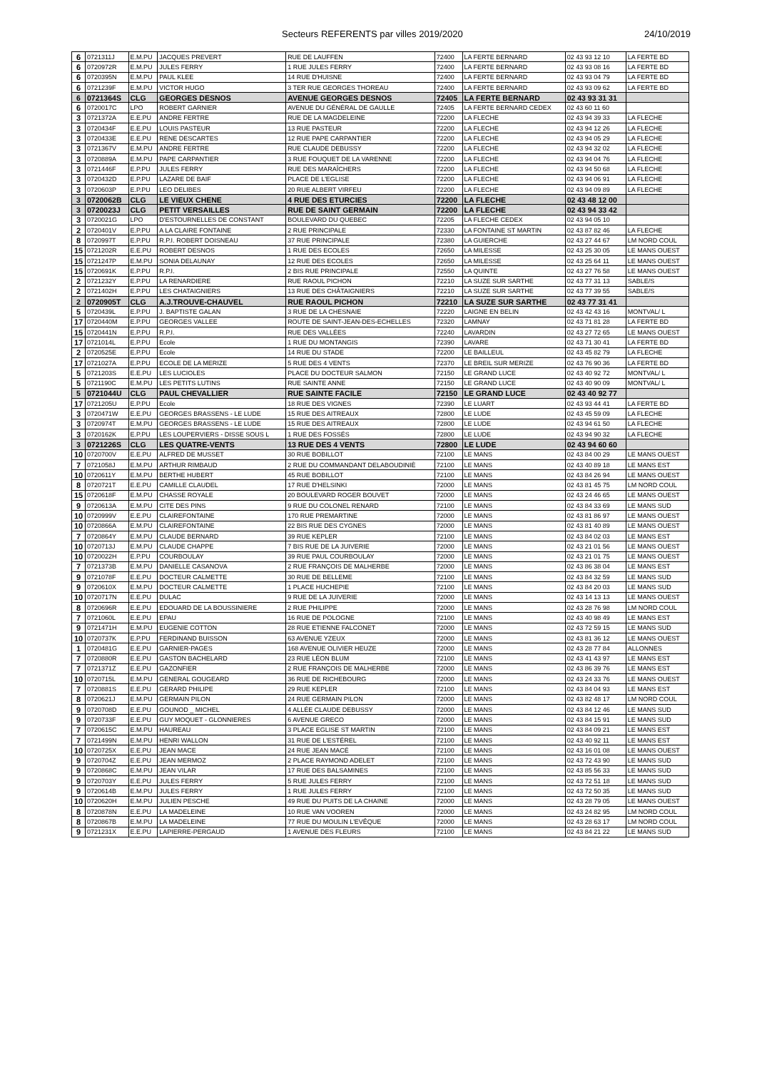Secteurs REFERENTS par villes 2019/2020 24/10/2019
| 6 | 0721311J | E.M.PU | JACQUES PREVERT | RUE DE LAUFFEN | 72400 | LA FERTE BERNARD | 02 43 93 12 10 | LA FERTE BD |
| 6 | 0720972R | E.M.PU | JULES FERRY | 1 RUE JULES FERRY | 72400 | LA FERTE BERNARD | 02 43 93 08 16 | LA FERTE BD |
| 6 | 0720395N | E.M.PU | PAUL KLEE | 14 RUE D'HUISNE | 72400 | LA FERTE BERNARD | 02 43 93 04 79 | LA FERTE BD |
| 6 | 0721239F | E.M.PU | VICTOR HUGO | 3 TER RUE GEORGES THOREAU | 72400 | LA FERTE BERNARD | 02 43 93 09 62 | LA FERTE BD |
| 6 | 0721364S | CLG | GEORGES DESNOS | AVENUE GEORGES DESNOS | 72405 | LA FERTE BERNARD | 02 43 93 31 31 | |
| 6 | 0720017C | LPO | ROBERT GARNIER | AVENUE DU GÉNÉRAL DE GAULLE | 72405 | LA FERTE BERNARD CEDEX | 02 43 60 11 60 | |
| 3 | 0721372A | E.E.PU | ANDRE FERTRE | RUE DE LA MAGDELEINE | 72200 | LA FLECHE | 02 43 94 39 33 | LA FLECHE |
| 3 | 0720434F | E.E.PU | LOUIS PASTEUR | 13 RUE PASTEUR | 72200 | LA FLECHE | 02 43 94 12 26 | LA FLECHE |
| 3 | 0720433E | E.E.PU | RENE DESCARTES | 12 RUE PAPE CARPANTIER | 72200 | LA FLECHE | 02 43 94 05 29 | LA FLECHE |
| 3 | 0721367V | E.M.PU | ANDRE FERTRE | RUE CLAUDE DEBUSSY | 72200 | LA FLECHE | 02 43 94 32 02 | LA FLECHE |
| 3 | 0720889A | E.M.PU | PAPE CARPANTIER | 3 RUE FOUQUET DE LA VARENNE | 72200 | LA FLECHE | 02 43 94 04 76 | LA FLECHE |
| 3 | 0721446F | E.P.PU | JULES FERRY | RUE DES MARAÎCHERS | 72200 | LA FLECHE | 02 43 94 50 68 | LA FLECHE |
| 3 | 0720432D | E.P.PU | LAZARE DE BAIF | PLACE DE L'EGLISE | 72200 | LA FLECHE | 02 43 94 06 91 | LA FLECHE |
| 3 | 0720603P | E.P.PU | LEO DELIBES | 20 RUE ALBERT VIRFEU | 72200 | LA FLECHE | 02 43 94 09 89 | LA FLECHE |
| 3 | 0720062B | CLG | LE VIEUX CHENE | 4 RUE DES ETURCIES | 72200 | LA FLECHE | 02 43 48 12 00 | |
| 3 | 0720023J | CLG | PETIT VERSAILLES | RUE DE SAINT GERMAIN | 72200 | LA FLECHE | 02 43 94 33 42 | |
| 3 | 0720021G | LPO | D'ESTOURNELLES DE CONSTANT | BOULEVARD DU QUEBEC | 72205 | LA FLECHE CEDEX | 02 43 94 05 10 | |
| 2 | 0720401V | E.P.PU | A LA CLAIRE FONTAINE | 2 RUE PRINCIPALE | 72330 | LA FONTAINE ST MARTIN | 02 43 87 82 46 | LA FLECHE |
| 8 | 0720997T | E.P.PU | R.P.I. ROBERT DOISNEAU | 37 RUE PRINCIPALE | 72380 | LA GUIERCHE | 02 43 27 44 67 | LM NORD COUL |
| 15 | 0721202R | E.E.PU | ROBERT DESNOS | 1 RUE DES ECOLES | 72650 | LA MILESSE | 02 43 25 30 05 | LE MANS OUEST |
| 15 | 0721247P | E.M.PU | SONIA DELAUNAY | 12 RUE DES ECOLES | 72650 | LA MILESSE | 02 43 25 64 11 | LE MANS OUEST |
| 15 | 0720691K | E.P.PU | R.P.I. | 2 BIS RUE PRINCIPALE | 72550 | LA QUINTE | 02 43 27 76 58 | LE MANS OUEST |
| 2 | 0721232Y | E.P.PU | LA RENARDIERE | RUE RAOUL PICHON | 72210 | LA SUZE SUR SARTHE | 02 43 77 31 13 | SABLE/S |
| 2 | 0721402H | E.P.PU | LES CHATAIGNIERS | 13 RUE DES CHÂTAIGNIERS | 72210 | LA SUZE SUR SARTHE | 02 43 77 39 55 | SABLE/S |
| 2 | 0720905T | CLG | A.J.TROUVE-CHAUVEL | RUE RAOUL PICHON | 72210 | LA SUZE SUR SARTHE | 02 43 77 31 41 | |
| 5 | 0720439L | E.P.PU | J. BAPTISTE GALAN | 3 RUE DE LA CHESNAIE | 72220 | LAIGNE EN BELIN | 02 43 42 43 16 | MONTVAL/ L |
| 17 | 0720440M | E.P.PU | GEORGES VALLEE | ROUTE DE SAINT-JEAN-DES-ECHELLES | 72320 | LAMNAY | 02 43 71 81 28 | LA FERTE BD |
| 15 | 0720441N | E.P.PU | R.P.I. | RUE DES VALLÉES | 72240 | LAVARDIN | 02 43 27 72 65 | LE MANS OUEST |
| 17 | 0721014L | E.P.PU | Ecole | 1 RUE DU MONTANGIS | 72390 | LAVARE | 02 43 71 30 41 | LA FERTE BD |
| 2 | 0720525E | E.P.PU | Ecole | 14 RUE DU STADE | 72200 | LE BAILLEUL | 02 43 45 82 79 | LA FLECHE |
| 17 | 0721027A | E.P.PU | ECOLE DE LA MERIZE | 5 RUE DES 4 VENTS | 72370 | LE BREIL SUR MERIZE | 02 43 76 90 36 | LA FERTE BD |
| 5 | 0721203S | E.E.PU | LES LUCIOLES | PLACE DU DOCTEUR SALMON | 72150 | LE GRAND LUCE | 02 43 40 92 72 | MONTVAL/ L |
| 5 | 0721190C | E.M.PU | LES PETITS LUTINS | RUE SAINTE ANNE | 72150 | LE GRAND LUCE | 02 43 40 90 09 | MONTVAL/ L |
| 5 | 0721044U | CLG | PAUL CHEVALLIER | RUE SAINTE FACILE | 72150 | LE GRAND LUCE | 02 43 40 92 77 | |
| 17 | 0721205U | E.P.PU | Ecole | 18 RUE DES VIGNES | 72390 | LE LUART | 02 43 93 44 41 | LA FERTE BD |
| 3 | 0720471W | E.E.PU | GEORGES BRASSENS - LE LUDE | 15 RUE DES AITREAUX | 72800 | LE LUDE | 02 43 45 59 09 | LA FLECHE |
| 3 | 0720974T | E.M.PU | GEORGES BRASSENS - LE LUDE | 15 RUE DES AITREAUX | 72800 | LE LUDE | 02 43 94 61 50 | LA FLECHE |
| 3 | 0720162K | E.P.PU | LES LOUPERVIERS - DISSE SOUS L | 1 RUE DES FOSSÉS | 72800 | LE LUDE | 02 43 94 90 32 | LA FLECHE |
| 3 | 0721226S | CLG | LES QUATRE-VENTS | 13 RUE DES 4 VENTS | 72800 | LE LUDE | 02 43 94 60 60 | |
| 10 | 0720700V | E.E.PU | ALFRED DE MUSSET | 30 RUE BOBILLOT | 72100 | LE MANS | 02 43 84 00 29 | LE MANS OUEST |
| 7 | 0721058J | E.M.PU | ARTHUR RIMBAUD | 2 RUE DU COMMANDANT DELABOUDINIÈ | 72100 | LE MANS | 02 43 40 89 18 | LE MANS EST |
| 10 | 0720611Y | E.M.PU | BERTHE HUBERT | 45 RUE BOBILLOT | 72100 | LE MANS | 02 43 84 26 94 | LE MANS OUEST |
| 8 | 0720721T | E.E.PU | CAMILLE CLAUDEL | 17 RUE D'HELSINKI | 72000 | LE MANS | 02 43 81 45 75 | LM NORD COUL |
| 15 | 0720618F | E.M.PU | CHASSE ROYALE | 20 BOULEVARD ROGER BOUVET | 72000 | LE MANS | 02 43 24 46 65 | LE MANS OUEST |
| 9 | 0720613A | E.M.PU | CITE DES PINS | 9 RUE DU COLONEL RENARD | 72100 | LE MANS | 02 43 84 33 69 | LE MANS SUD |
| 10 | 0720999V | E.E.PU | CLAIREFONTAINE | 170 RUE PREMARTINE | 72000 | LE MANS | 02 43 81 86 97 | LE MANS OUEST |
| 10 | 0720866A | E.M.PU | CLAIREFONTAINE | 22 BIS RUE DES CYGNES | 72000 | LE MANS | 02 43 81 40 89 | LE MANS OUEST |
| 7 | 0720864Y | E.M.PU | CLAUDE BERNARD | 39 RUE KEPLER | 72100 | LE MANS | 02 43 84 02 03 | LE MANS EST |
| 10 | 0720713J | E.M.PU | CLAUDE CHAPPE | 7 BIS RUE DE LA JUIVERIE | 72000 | LE MANS | 02 43 21 01 56 | LE MANS OUEST |
| 10 | 0720022H | E.P.PU | COURBOULAY | 39 RUE PAUL COURBOULAY | 72000 | LE MANS | 02 43 21 01 75 | LE MANS OUEST |
| 7 | 0721373B | E.M.PU | DANIELLE CASANOVA | 2 RUE FRANÇOIS DE MALHERBE | 72000 | LE MANS | 02 43 86 38 04 | LE MANS EST |
| 9 | 0721078F | E.E.PU | DOCTEUR CALMETTE | 30 RUE DE BELLEME | 72100 | LE MANS | 02 43 84 32 59 | LE MANS SUD |
| 9 | 0720610X | E.M.PU | DOCTEUR CALMETTE | 1 PLACE HUCHEPIE | 72100 | LE MANS | 02 43 84 20 03 | LE MANS SUD |
| 10 | 0720717N | E.E.PU | DULAC | 9 RUE DE LA JUIVERIE | 72000 | LE MANS | 02 43 14 13 13 | LE MANS OUEST |
| 8 | 0720696R | E.E.PU | EDOUARD DE LA BOUSSINIERE | 2 RUE PHILIPPE | 72000 | LE MANS | 02 43 28 76 98 | LM NORD COUL |
| 7 | 0721060L | E.E.PU | EPAU | 16 RUE DE POLOGNE | 72100 | LE MANS | 02 43 40 98 49 | LE MANS EST |
| 9 | 0721471H | E.M.PU | EUGENIE COTTON | 28 RUE ETIENNE FALCONET | 72000 | LE MANS | 02 43 72 59 15 | LE MANS SUD |
| 10 | 0720737K | E.P.PU | FERDINAND BUISSON | 63 AVENUE YZEUX | 72000 | LE MANS | 02 43 81 36 12 | LE MANS OUEST |
| 1 | 0720481G | E.E.PU | GARNIER-PAGES | 168 AVENUE OLIVIER HEUZE | 72000 | LE MANS | 02 43 28 77 84 | ALLONNES |
| 7 | 0720880R | E.E.PU | GASTON BACHELARD | 23 RUE LÉON BLUM | 72100 | LE MANS | 02 43 41 43 97 | LE MANS EST |
| 7 | 0721371Z | E.E.PU | GAZONFIER | 2 RUE FRANÇOIS DE MALHERBE | 72000 | LE MANS | 02 43 86 39 76 | LE MANS EST |
| 10 | 0720715L | E.M.PU | GENERAL GOUGEARD | 36 RUE DE RICHEBOURG | 72000 | LE MANS | 02 43 24 33 76 | LE MANS OUEST |
| 7 | 0720881S | E.E.PU | GERARD PHILIPE | 29 RUE KEPLER | 72100 | LE MANS | 02 43 84 04 93 | LE MANS EST |
| 8 | 0720621J | E.M.PU | GERMAIN PILON | 24 RUE GERMAIN PILON | 72000 | LE MANS | 02 43 82 48 17 | LM NORD COUL |
| 9 | 0720708D | E.E.PU | GOUNOD _ MICHEL | 4 ALLÉE CLAUDE DEBUSSY | 72000 | LE MANS | 02 43 84 12 46 | LE MANS SUD |
| 9 | 0720733F | E.E.PU | GUY MOQUET - GLONNIERES | 6 AVENUE GRECO | 72000 | LE MANS | 02 43 84 15 91 | LE MANS SUD |
| 7 | 0720615C | E.M.PU | HAUREAU | 3 PLACE EGLISE ST MARTIN | 72100 | LE MANS | 02 43 84 09 21 | LE MANS EST |
| 7 | 0721499N | E.M.PU | HENRI WALLON | 31 RUE DE L'ESTÉREL | 72100 | LE MANS | 02 43 40 92 11 | LE MANS EST |
| 10 | 0720725X | E.E.PU | JEAN MACE | 24 RUE JEAN MACÉ | 72100 | LE MANS | 02 43 16 01 08 | LE MANS OUEST |
| 9 | 0720704Z | E.E.PU | JEAN MERMOZ | 2 PLACE RAYMOND ADELET | 72100 | LE MANS | 02 43 72 43 90 | LE MANS SUD |
| 9 | 0720868C | E.M.PU | JEAN VILAR | 17 RUE DES BALSAMINES | 72100 | LE MANS | 02 43 85 56 33 | LE MANS SUD |
| 9 | 0720703Y | E.E.PU | JULES FERRY | 5 RUE JULES FERRY | 72100 | LE MANS | 02 43 72 51 18 | LE MANS SUD |
| 9 | 0720614B | E.M.PU | JULES FERRY | 1 RUE JULES FERRY | 72100 | LE MANS | 02 43 72 50 35 | LE MANS SUD |
| 10 | 0720620H | E.M.PU | JULIEN PESCHE | 49 RUE DU PUITS DE LA CHAINE | 72000 | LE MANS | 02 43 28 79 05 | LE MANS OUEST |
| 8 | 0720878N | E.E.PU | LA MADELEINE | 10 RUE VAN VOOREN | 72000 | LE MANS | 02 43 24 82 95 | LM NORD COUL |
| 8 | 0720867B | E.M.PU | LA MADELEINE | 77 RUE DU MOULIN L'EVÊQUE | 72000 | LE MANS | 02 43 28 63 17 | LM NORD COUL |
| 9 | 0721231X | E.E.PU | LAPIERRE-PERGAUD | 1 AVENUE DES FLEURS | 72100 | LE MANS | 02 43 84 21 22 | LE MANS SUD |